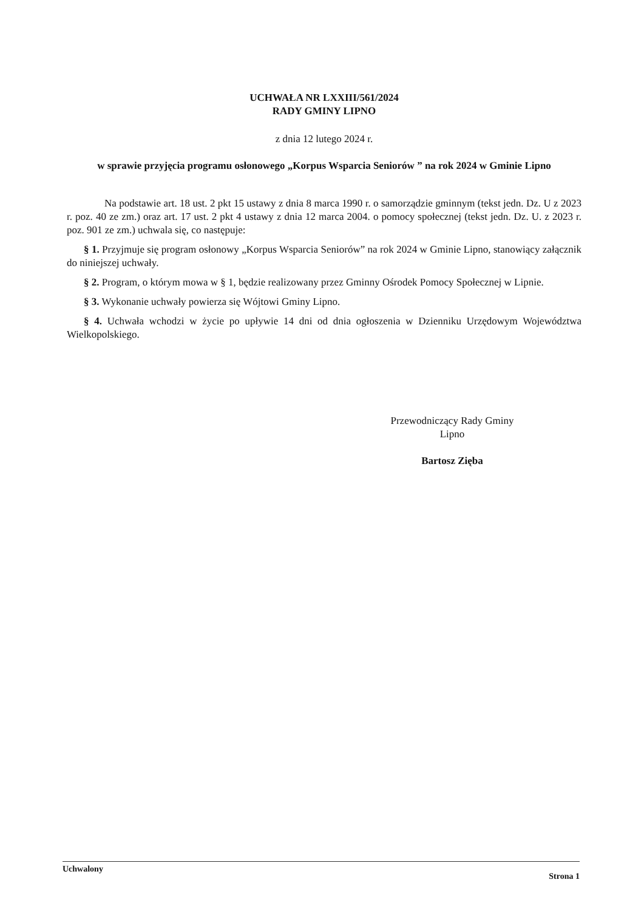UCHWAŁA NR LXXIII/561/2024
RADY GMINY LIPNO
z dnia 12 lutego 2024 r.
w sprawie przyjęcia programu osłonowego „Korpus Wsparcia Seniorów ” na rok 2024 w Gminie Lipno
Na podstawie art. 18 ust. 2 pkt 15 ustawy z dnia 8 marca 1990 r. o samorządzie gminnym (tekst jedn. Dz. U z 2023 r. poz. 40 ze zm.) oraz art. 17 ust. 2 pkt 4 ustawy z dnia 12 marca 2004. o pomocy społecznej (tekst jedn. Dz. U. z 2023 r. poz. 901 ze zm.) uchwala się, co następuje:
§ 1. Przyjmuje się program osłonowy „Korpus Wsparcia Seniorów” na rok 2024 w Gminie Lipno, stanowiący załącznik do niniejszej uchwały.
§ 2. Program, o którym mowa w § 1, będzie realizowany przez Gminny Ośrodek Pomocy Społecznej w Lipnie.
§ 3. Wykonanie uchwały powierza się Wójtowi Gminy Lipno.
§ 4. Uchwała wchodzi w życie po upływie 14 dni od dnia ogłoszenia w Dzienniku Urzędowym Województwa Wielkopolskiego.
Przewodniczący Rady Gminy
Lipno
Bartosz Zięba
Uchwalony Strona 1